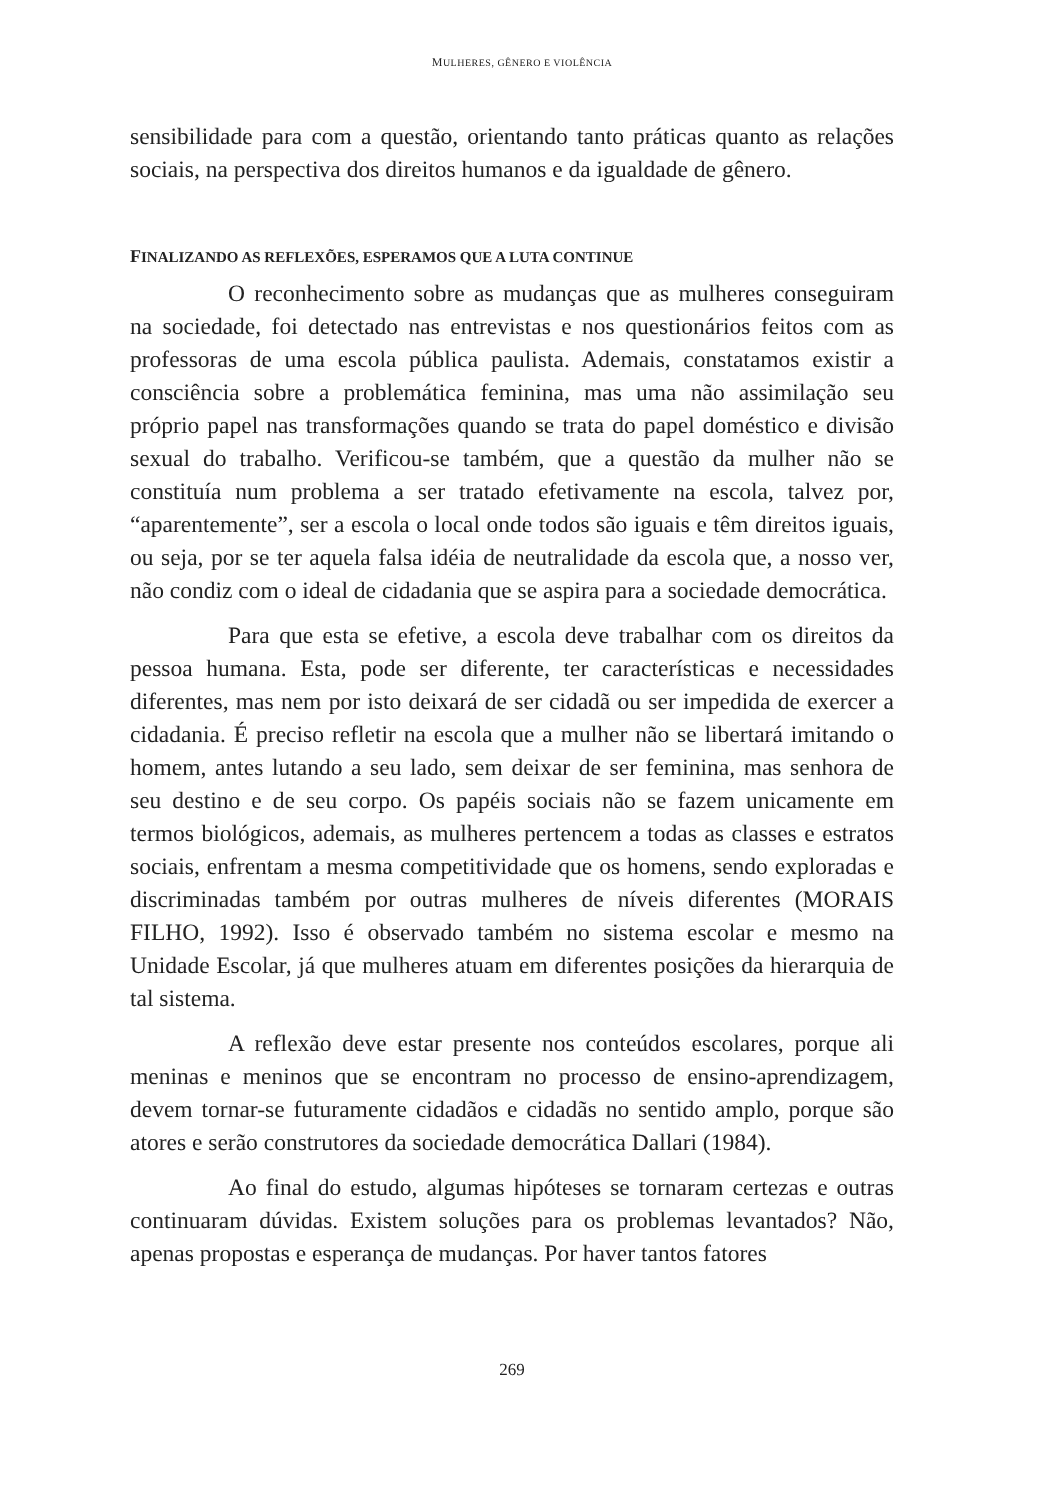MULHERES, GÊNERO E VIOLÊNCIA
sensibilidade para com a questão, orientando tanto práticas quanto as relações sociais, na perspectiva dos direitos humanos e da igualdade de gênero.
FINALIZANDO AS REFLEXÕES, ESPERAMOS QUE A LUTA CONTINUE
O reconhecimento sobre as mudanças que as mulheres conseguiram na sociedade, foi detectado nas entrevistas e nos questionários feitos com as professoras de uma escola pública paulista. Ademais, constatamos existir a consciência sobre a problemática feminina, mas uma não assimilação seu próprio papel nas transformações quando se trata do papel doméstico e divisão sexual do trabalho. Verificou-se também, que a questão da mulher não se constituía num problema a ser tratado efetivamente na escola, talvez por, “aparentemente”, ser a escola o local onde todos são iguais e têm direitos iguais, ou seja, por se ter aquela falsa idéia de neutralidade da escola que, a nosso ver, não condiz com o ideal de cidadania que se aspira para a sociedade democrática.
Para que esta se efetive, a escola deve trabalhar com os direitos da pessoa humana. Esta, pode ser diferente, ter características e necessidades diferentes, mas nem por isto deixará de ser cidadã ou ser impedida de exercer a cidadania. É preciso refletir na escola que a mulher não se libertará imitando o homem, antes lutando a seu lado, sem deixar de ser feminina, mas senhora de seu destino e de seu corpo. Os papéis sociais não se fazem unicamente em termos biológicos, ademais, as mulheres pertencem a todas as classes e estratos sociais, enfrentam a mesma competitividade que os homens, sendo exploradas e discriminadas também por outras mulheres de níveis diferentes (MORAIS FILHO, 1992). Isso é observado também no sistema escolar e mesmo na Unidade Escolar, já que mulheres atuam em diferentes posições da hierarquia de tal sistema.
A reflexão deve estar presente nos conteúdos escolares, porque ali meninas e meninos que se encontram no processo de ensino-aprendizagem, devem tornar-se futuramente cidadãos e cidadãs no sentido amplo, porque são atores e serão construtores da sociedade democrática Dallari (1984).
Ao final do estudo, algumas hipóteses se tornaram certezas e outras continuaram dúvidas. Existem soluções para os problemas levantados? Não, apenas propostas e esperança de mudanças. Por haver tantos fatores
269